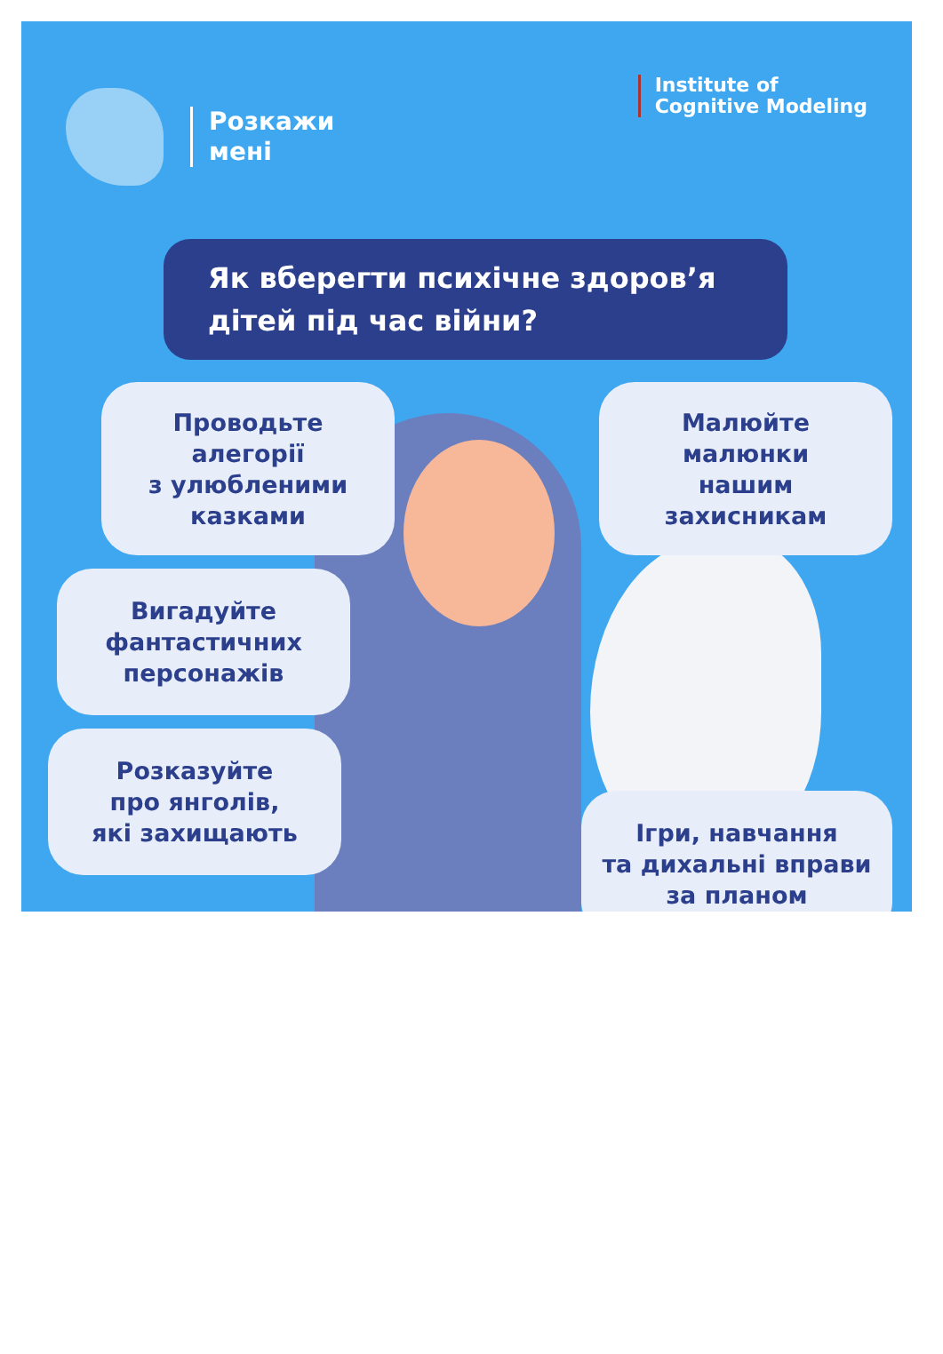Розкажи
мені
Institute of
Cognitive Modeling
Як вберегти психічне здоров’я
дітей під час війни?
Проводьте
алегорії
з улюбленими
казками
Малюйте
малюнки
нашим
захисникам
Вигадуйте
фантастичних
персонажів
Розказуйте
про янголів,
які захищають
Ігри, навчання
та дихальні вправи
за планом